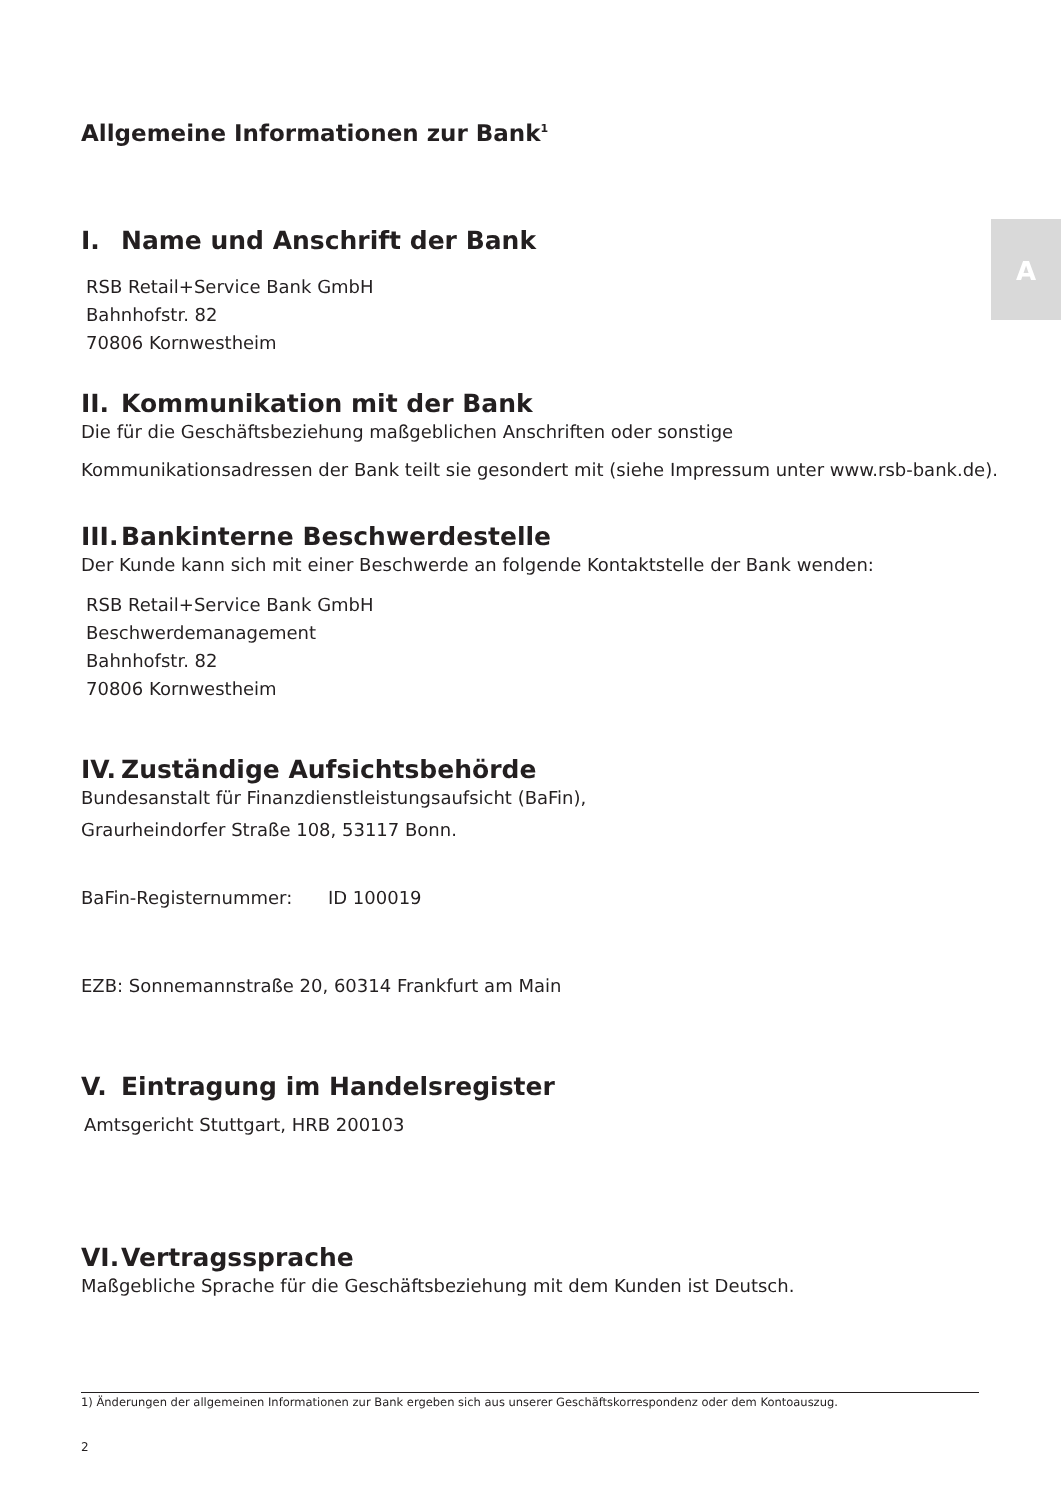A
Allgemeine Informationen zur Bank<sup>1</sup>
I. Name und Anschrift der Bank
RSB Retail+Service Bank GmbH
Bahnhofstr. 82
70806 Kornwestheim
II. Kommunikation mit der Bank
Die für die Geschäftsbeziehung maßgeblichen Anschriften oder sonstige
Kommunikationsadressen der Bank teilt sie gesondert mit (siehe Impressum unter www.rsb-bank.de).
III. Bankinterne Beschwerdestelle
Der Kunde kann sich mit einer Beschwerde an folgende Kontaktstelle der Bank wenden:
RSB Retail+Service Bank GmbH
Beschwerdemanagement
Bahnhofstr. 82
70806 Kornwestheim
IV. Zuständige Aufsichtsbehörde
Bundesanstalt für Finanzdienstleistungsaufsicht (BaFin),
Graurheindorfer Straße 108, 53117 Bonn.
BaFin-Registernummer: ID 100019
EZB: Sonnemannstraße 20, 60314 Frankfurt am Main
V. Eintragung im Handelsregister
Amtsgericht Stuttgart, HRB 200103
VI. Vertragssprache
Maßgebliche Sprache für die Geschäftsbeziehung mit dem Kunden ist Deutsch.
1) Änderungen der allgemeinen Informationen zur Bank ergeben sich aus unserer Geschäftskorrespondenz oder dem Kontoauszug.
2